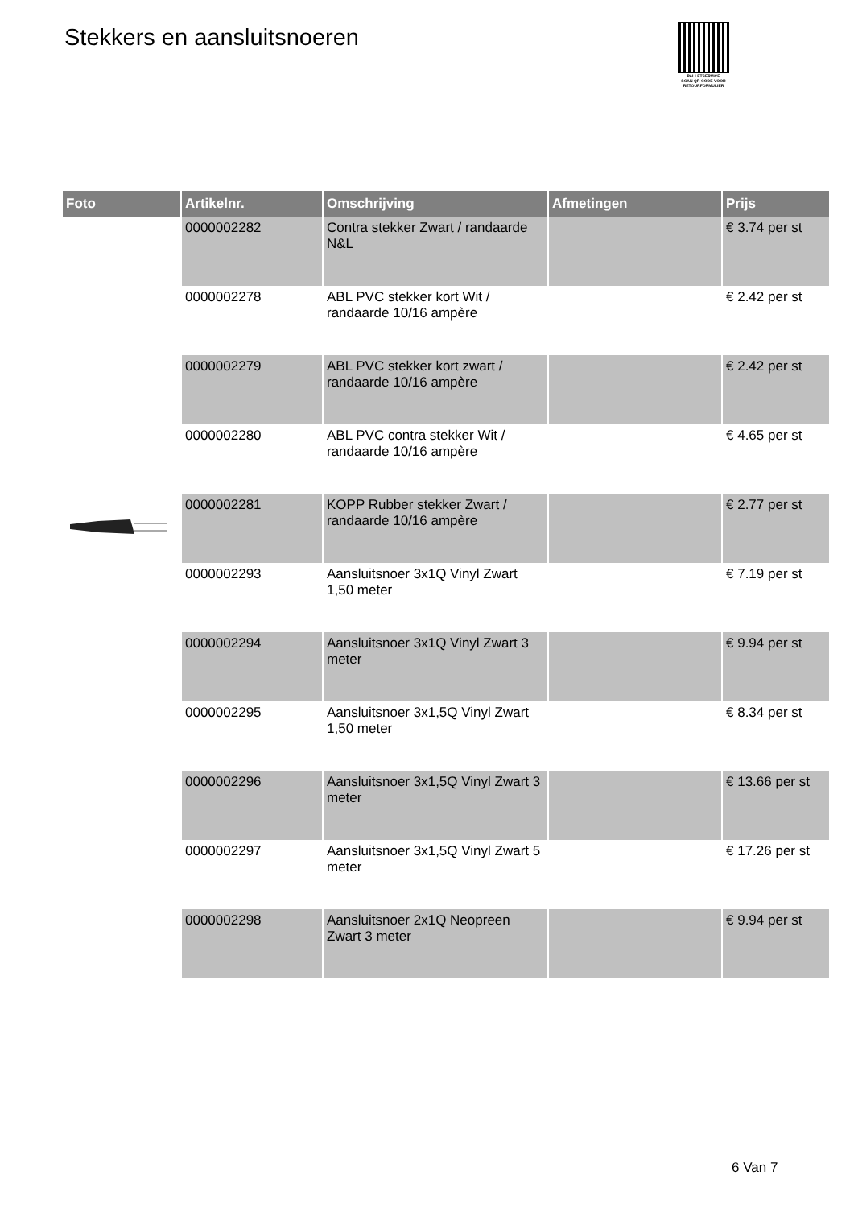Stekkers en aansluitsnoeren
PALLETSERVICE
SCAN QR-CODE VOOR RETOURFORMULIER
| Foto | Artikelnr. | Omschrijving | Afmetingen | Prijs |
| --- | --- | --- | --- | --- |
| | 0000002282 | Contra stekker Zwart / randaarde N&L | | € 3.74 per st |
| | 0000002278 | ABL PVC stekker kort Wit / randaarde 10/16 ampère | | € 2.42 per st |
| | 0000002279 | ABL PVC stekker kort zwart / randaarde 10/16 ampère | | € 2.42 per st |
| | 0000002280 | ABL PVC contra stekker Wit / randaarde 10/16 ampère | | € 4.65 per st |
| | 0000002281 | KOPP Rubber stekker Zwart / randaarde 10/16 ampère | | € 2.77 per st |
| | 0000002293 | Aansluitsnoer 3x1Q Vinyl Zwart 1,50 meter | | € 7.19 per st |
| | 0000002294 | Aansluitsnoer 3x1Q Vinyl Zwart 3 meter | | € 9.94 per st |
| | 0000002295 | Aansluitsnoer 3x1,5Q Vinyl Zwart 1,50 meter | | € 8.34 per st |
| | 0000002296 | Aansluitsnoer 3x1,5Q Vinyl Zwart 3 meter | | € 13.66 per st |
| | 0000002297 | Aansluitsnoer 3x1,5Q Vinyl Zwart 5 meter | | € 17.26 per st |
| | 0000002298 | Aansluitsnoer 2x1Q Neopreen Zwart 3 meter | | € 9.94 per st |
6 Van 7